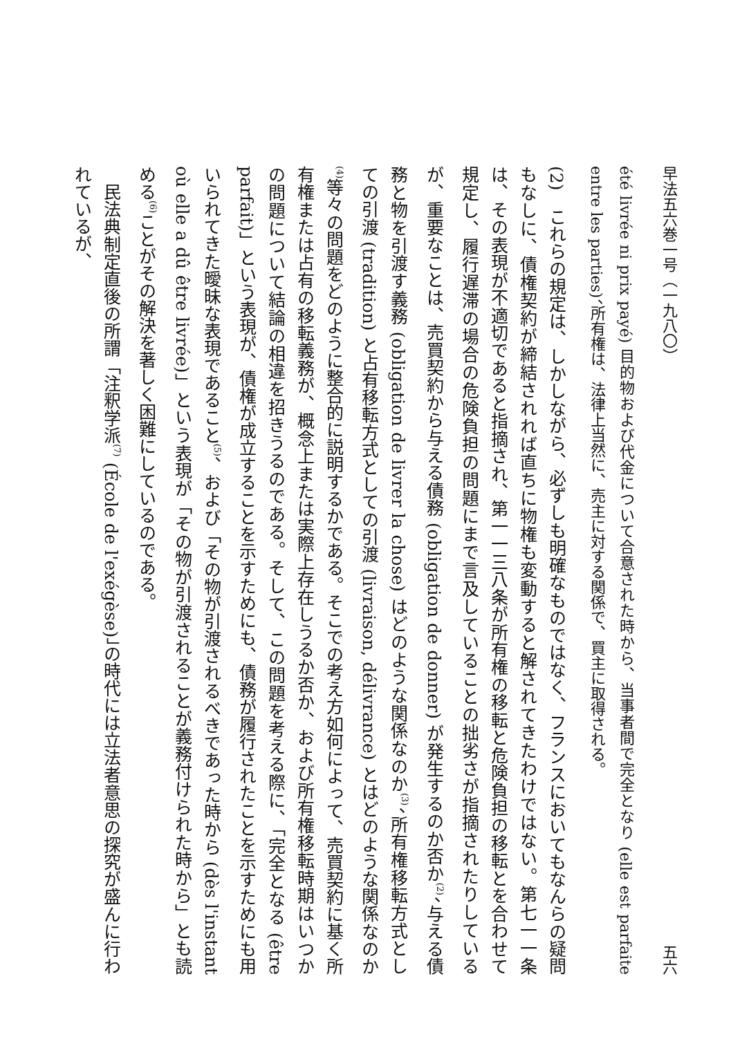早法五六巻一号（一九八〇） 五六
été livrée ni prix payé) 目的物および代金について合意された時から、当事者間で完全となり (elle est parfaite entre les parties)、所有権は、法律上当然に、売主に対する関係で、買主に取得される。
(2)　これらの規定は、しかしながら、必ずしも明確なものではなく、フランスにおいてもなんらの疑問もなしに、債権契約が締結されれば直ちに物権も変動すると解されてきたわけではない。第七一一条は、その表現が不適切であると指摘され、第一一三八条が所有権の移転と危険負担の移転とを合わせて規定し、履行遅滞の場合の危険負担の問題にまで言及していることの拙劣さが指摘されたりしているが、重要なことは、売買契約から与える債務 (obligation de donner) が発生するのか否か<sup>(2)</sup>、与える債務と物を引渡す義務 (obligation de livrer la chose) はどのような関係なのか<sup>(3)</sup>、所有権移転方式としての引渡 (tradition) と占有移転方式としての引渡 (livraison, délivrance) とはどのような関係なのか<sup>(4)</sup>等々の問題をどのように整合的に説明するかである。そこでの考え方如何によって、売買契約に基く所有権または占有の移転義務が、概念上または実際上存在しうるか否か、および所有権移転時期はいつかの問題について結論の相違を招きうるのである。そして、この問題を考える際に、「完全となる (être parfait)」という表現が、債権が成立することを示すためにも、債務が履行されたことを示すためにも用いられてきた曖昧な表現であること<sup>(5)</sup>、および「その物が引渡されるべきであった時から (dès l'instant où elle a dû être livrée)」という表現が「その物が引渡されることが義務付けられた時から」とも読める<sup>(6)</sup>ことがその解決を著しく困難にしているのである。
　民法典制定直後の所謂「注釈学派<sup>(7)</sup> (École de l'exégèse)」の時代には立法者意思の探究が盛んに行われているが、